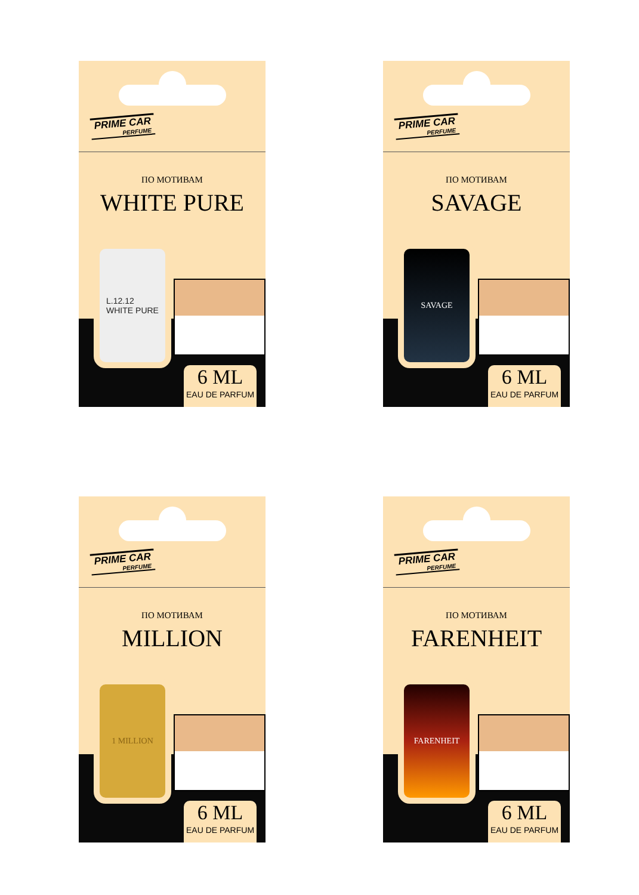PRIME CAR
PERFUME
ПО МОТИВАМ
WHITE PURE
L.12.12
WHITE PURE
6 ML
EAU DE PARFUM
PRIME CAR
PERFUME
ПО МОТИВАМ
SAVAGE
SAVAGE
6 ML
EAU DE PARFUM
PRIME CAR
PERFUME
ПО МОТИВАМ
MILLION
1 MILLION
6 ML
EAU DE PARFUM
PRIME CAR
PERFUME
ПО МОТИВАМ
FARENHEIT
FARENHEIT
6 ML
EAU DE PARFUM